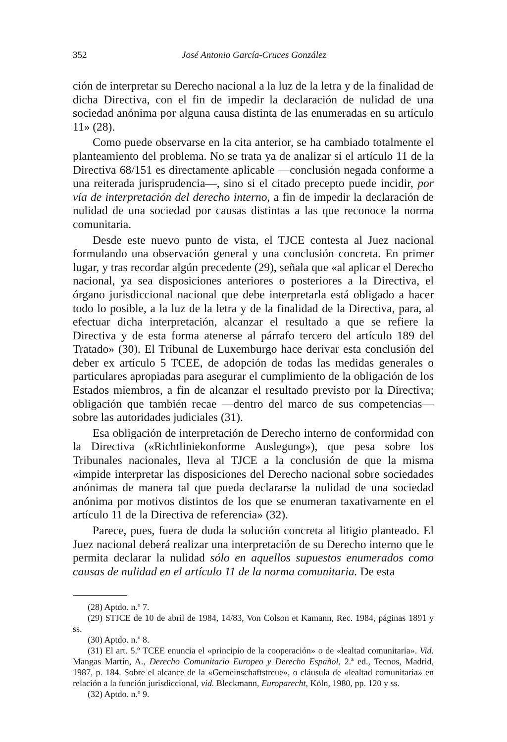352 José Antonio García-Cruces González
ción de interpretar su Derecho nacional a la luz de la letra y de la finalidad de dicha Directiva, con el fin de impedir la declaración de nulidad de una sociedad anónima por alguna causa distinta de las enumeradas en su artículo 11» (28).
Como puede observarse en la cita anterior, se ha cambiado totalmente el planteamiento del problema. No se trata ya de analizar si el artículo 11 de la Directiva 68/151 es directamente aplicable —conclusión negada conforme a una reiterada jurisprudencia—, sino si el citado precepto puede incidir, por vía de interpretación del derecho interno, a fin de impedir la declaración de nulidad de una sociedad por causas distintas a las que reconoce la norma comunitaria.
Desde este nuevo punto de vista, el TJCE contesta al Juez nacional formulando una observación general y una conclusión concreta. En primer lugar, y tras recordar algún precedente (29), señala que «al aplicar el Derecho nacional, ya sea disposiciones anteriores o posteriores a la Directiva, el órgano jurisdiccional nacional que debe interpretarla está obligado a hacer todo lo posible, a la luz de la letra y de la finalidad de la Directiva, para, al efectuar dicha interpretación, alcanzar el resultado a que se refiere la Directiva y de esta forma atenerse al párrafo tercero del artículo 189 del Tratado» (30). El Tribunal de Luxemburgo hace derivar esta conclusión del deber ex artículo 5 TCEE, de adopción de todas las medidas generales o particulares apropiadas para asegurar el cumplimiento de la obligación de los Estados miembros, a fin de alcanzar el resultado previsto por la Directiva; obligación que también recae —dentro del marco de sus competencias— sobre las autoridades judiciales (31).
Esa obligación de interpretación de Derecho interno de conformidad con la Directiva («Richtliniekonforme Auslegung»), que pesa sobre los Tribunales nacionales, lleva al TJCE a la conclusión de que la misma «impide interpretar las disposiciones del Derecho nacional sobre sociedades anónimas de manera tal que pueda declararse la nulidad de una sociedad anónima por motivos distintos de los que se enumeran taxativamente en el artículo 11 de la Directiva de referencia» (32).
Parece, pues, fuera de duda la solución concreta al litigio planteado. El Juez nacional deberá realizar una interpretación de su Derecho interno que le permita declarar la nulidad sólo en aquellos supuestos enumerados como causas de nulidad en el artículo 11 de la norma comunitaria. De esta
(28) Aptdo. n.º 7.
(29) STJCE de 10 de abril de 1984, 14/83, Von Colson et Kamann, Rec. 1984, páginas 1891 y ss.
(30) Aptdo. n.º 8.
(31) El art. 5.º TCEE enuncia el «principio de la cooperación» o de «lealtad comunitaria». Vid. Mangas Martín, A., Derecho Comunitario Europeo y Derecho Español, 2.ª ed., Tecnos, Madrid, 1987, p. 184. Sobre el alcance de la «Gemeinschaftstreue», o cláusula de «lealtad comunitaria» en relación a la función jurisdiccional, vid. Bleckmann, Europarecht, Köln, 1980, pp. 120 y ss.
(32) Aptdo. n.º 9.